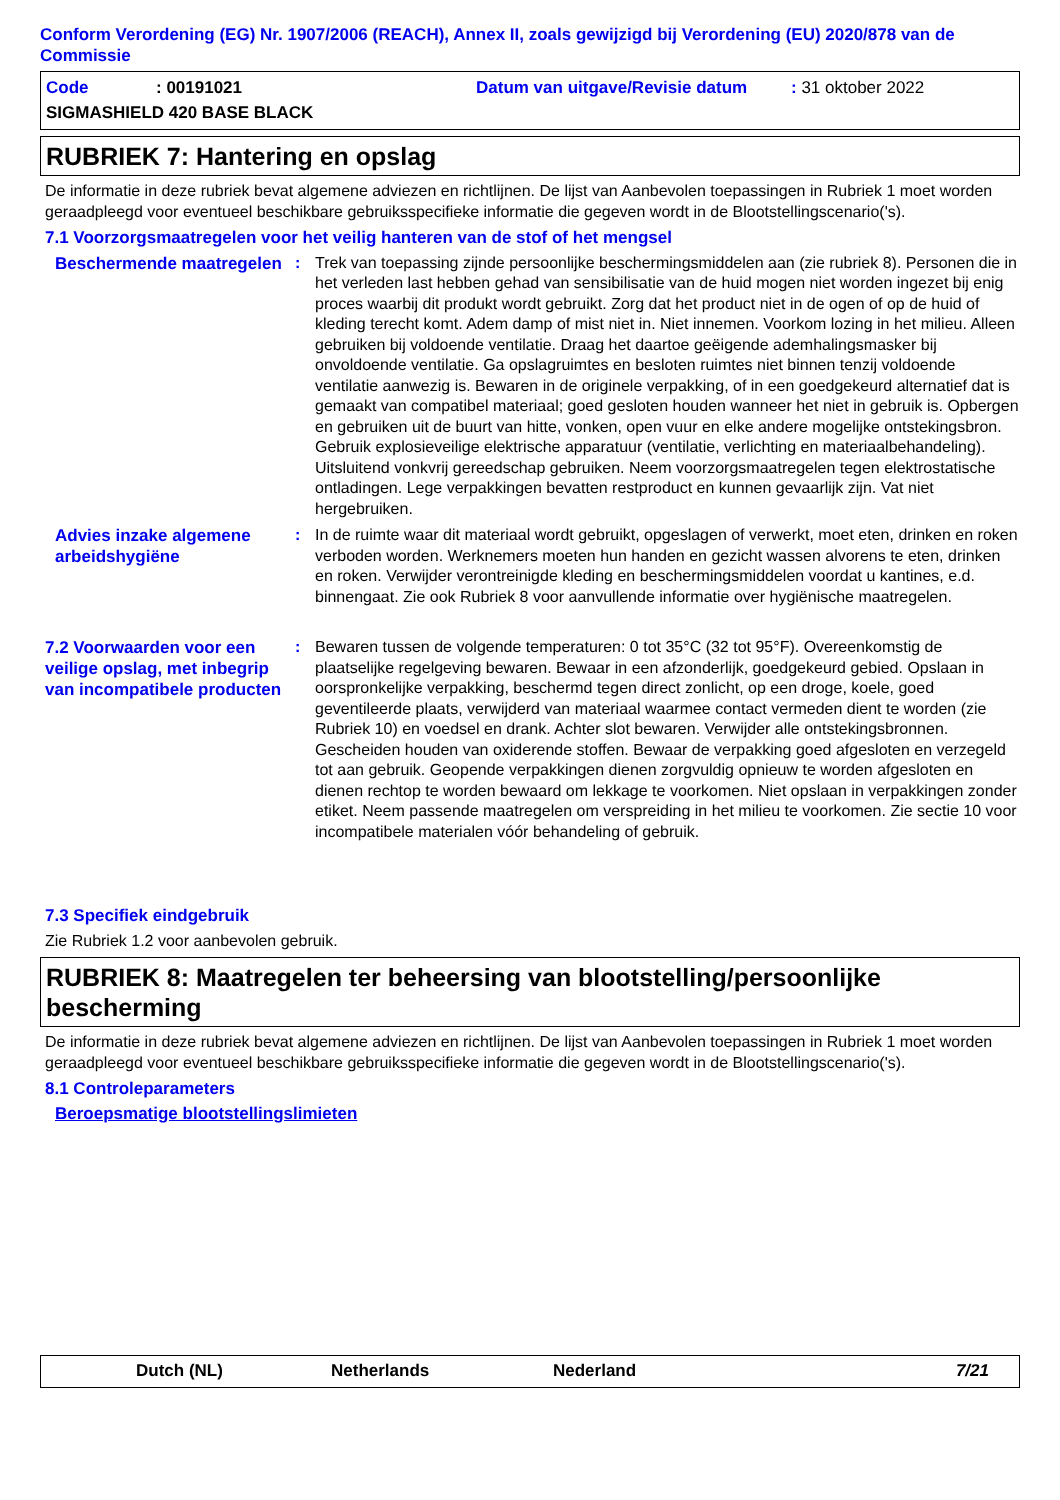Conform Verordening (EG) Nr. 1907/2006 (REACH), Annex II, zoals gewijzigd bij Verordening (EU) 2020/878 van de Commissie
Code: 00191021 Datum van uitgave/Revisie datum: 31 oktober 2022
SIGMASHIELD 420 BASE BLACK
RUBRIEK 7: Hantering en opslag
De informatie in deze rubriek bevat algemene adviezen en richtlijnen. De lijst van Aanbevolen toepassingen in Rubriek 1 moet worden geraadpleegd voor eventueel beschikbare gebruiksspecifieke informatie die gegeven wordt in de Blootstellingscenario('s).
7.1 Voorzorgsmaatregelen voor het veilig hanteren van de stof of het mengsel
Beschermende maatregelen
: Trek van toepassing zijnde persoonlijke beschermingsmiddelen aan (zie rubriek 8). Personen die in het verleden last hebben gehad van sensibilisatie van de huid mogen niet worden ingezet bij enig proces waarbij dit produkt wordt gebruikt. Zorg dat het product niet in de ogen of op de huid of kleding terecht komt. Adem damp of mist niet in. Niet innemen. Voorkom lozing in het milieu. Alleen gebruiken bij voldoende ventilatie. Draag het daartoe geëigende ademhalingsmasker bij onvoldoende ventilatie. Ga opslagruimtes en besloten ruimtes niet binnen tenzij voldoende ventilatie aanwezig is. Bewaren in de originele verpakking, of in een goedgekeurd alternatief dat is gemaakt van compatibel materiaal; goed gesloten houden wanneer het niet in gebruik is. Opbergen en gebruiken uit de buurt van hitte, vonken, open vuur en elke andere mogelijke ontstekingsbron. Gebruik explosieveilige elektrische apparatuur (ventilatie, verlichting en materiaalbehandeling). Uitsluitend vonkvrij gereedschap gebruiken. Neem voorzorgsmaatregelen tegen elektrostatische ontladingen. Lege verpakkingen bevatten restproduct en kunnen gevaarlijk zijn. Vat niet hergebruiken.
Advies inzake algemene arbeidshygiëne
: In de ruimte waar dit materiaal wordt gebruikt, opgeslagen of verwerkt, moet eten, drinken en roken verboden worden. Werknemers moeten hun handen en gezicht wassen alvorens te eten, drinken en roken. Verwijder verontreinigde kleding en beschermingsmiddelen voordat u kantines, e.d. binnengaat. Zie ook Rubriek 8 voor aanvullende informatie over hygiënische maatregelen.
7.2 Voorwaarden voor een veilige opslag, met inbegrip van incompatibele producten
: Bewaren tussen de volgende temperaturen: 0 tot 35°C (32 tot 95°F). Overeenkomstig de plaatselijke regelgeving bewaren. Bewaar in een afzonderlijk, goedgekeurd gebied. Opslaan in oorspronkelijke verpakking, beschermd tegen direct zonlicht, op een droge, koele, goed geventileerde plaats, verwijderd van materiaal waarmee contact vermeden dient te worden (zie Rubriek 10) en voedsel en drank. Achter slot bewaren. Verwijder alle ontstekingsbronnen. Gescheiden houden van oxiderende stoffen. Bewaar de verpakking goed afgesloten en verzegeld tot aan gebruik. Geopende verpakkingen dienen zorgvuldig opnieuw te worden afgesloten en dienen rechtop te worden bewaard om lekkage te voorkomen. Niet opslaan in verpakkingen zonder etiket. Neem passende maatregelen om verspreiding in het milieu te voorkomen. Zie sectie 10 voor incompatibele materialen vóór behandeling of gebruik.
7.3 Specifiek eindgebruik
Zie Rubriek 1.2 voor aanbevolen gebruik.
RUBRIEK 8: Maatregelen ter beheersing van blootstelling/persoonlijke bescherming
De informatie in deze rubriek bevat algemene adviezen en richtlijnen. De lijst van Aanbevolen toepassingen in Rubriek 1 moet worden geraadpleegd voor eventueel beschikbare gebruiksspecifieke informatie die gegeven wordt in de Blootstellingscenario('s).
8.1 Controleparameters
Beroepsmatige blootstellingslimieten
Dutch (NL) Netherlands Nederland 7/21